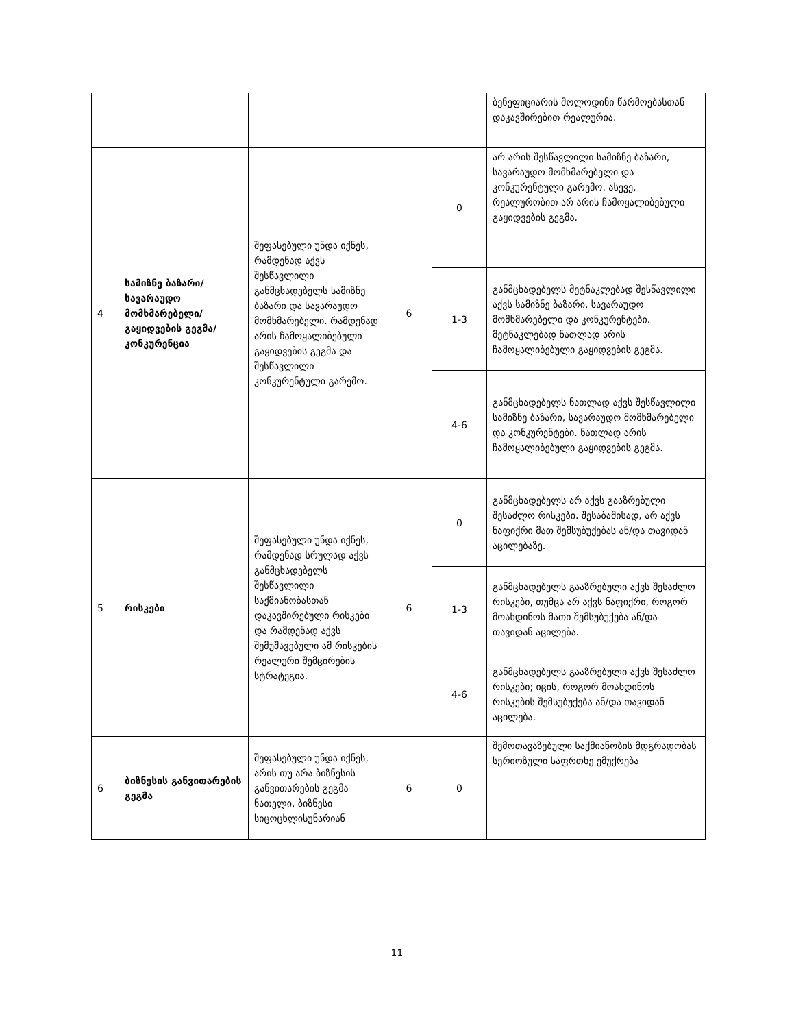| | | | | | ბენეფიციარის მოლოდინი წარმოებასთან დაკავშირებით რეალურია. |
| 4 | სამიზნე ბაზარი/ სავარაუდო მომხმარებელი/ გაყიდვების გეგმა/კონკურენცია | შეფასებული უნდა იქნეს, რამდენად აქვს შესწავლილი განმცხადებელს სამიზნე ბაზარი და სავარაუდო მომხმარებელი. რამდენად არის ჩამოყალიბებული გაყიდვების გეგმა და შესწავლილი კონკურენტული გარემო. | 6 | 0 | არ არის შესწავლილი სამიზნე ბაზარი, სავარაუდო მომხმარებელი და კონკურენტული გარემო. ასევე, რეალურობით არ არის ჩამოყალიბებული გაყიდვების გეგმა. |
| | | | | 1-3 | განმცხადებელს მეტნაკლებად შესწავლილი აქვს სამიზნე ბაზარი, სავარაუდო მომხმარებელი და კონკურენტები. მეტნაკლებად ნათლად არის ჩამოყალიბებული გაყიდვების გეგმა. |
| | | | | 4-6 | განმცხადებელს ნათლად აქვს შესწავლილი სამიზნე ბაზარი, სავარაუდო მომხმარებელი და კონკურენტები. ნათლად არის ჩამოყალიბებული გაყიდვების გეგმა. |
| 5 | რისკები | შეფასებული უნდა იქნეს, რამდენად სრულად აქვს განმცხადებელს შესწავლილი საქმიანობასთან დაკავშირებული რისკები და რამდენად აქვს შემუშავებული ამ რისკების რეალური შემცირების სტრატეგია. | 6 | 0 | განმცხადებელს არ აქვს გააზრებული შესაძლო რისკები. შესაბამისად, არ აქვს ნაფიქრი მათ შემსუბუქებას ან/და თავიდან აცილებაზე. |
| | | | | 1-3 | განმცხადებელს გააზრებული აქვს შესაძლო რისკები, თუმცა არ აქვს ნაფიქრი, როგორ მოახდინოს მათი შემსუბუქება ან/და თავიდან აცილება. |
| | | | | 4-6 | განმცხადებელს გააზრებული აქვს შესაძლო რისკები; იცის, როგორ მოახდინოს რისკების შემსუბუქება ან/და თავიდან აცილება. |
| 6 | ბიზნესის განვითარების გეგმა | შეფასებული უნდა იქნეს, არის თუ არა ბიზნესის განვითარების გეგმა ნათელი, ბიზნესი სიცოცხლისუნარიან | 6 | 0 | შემოთავაზებული საქმიანობის მდგრადობას სერიოზული საფრთხე ემუქრება |
11